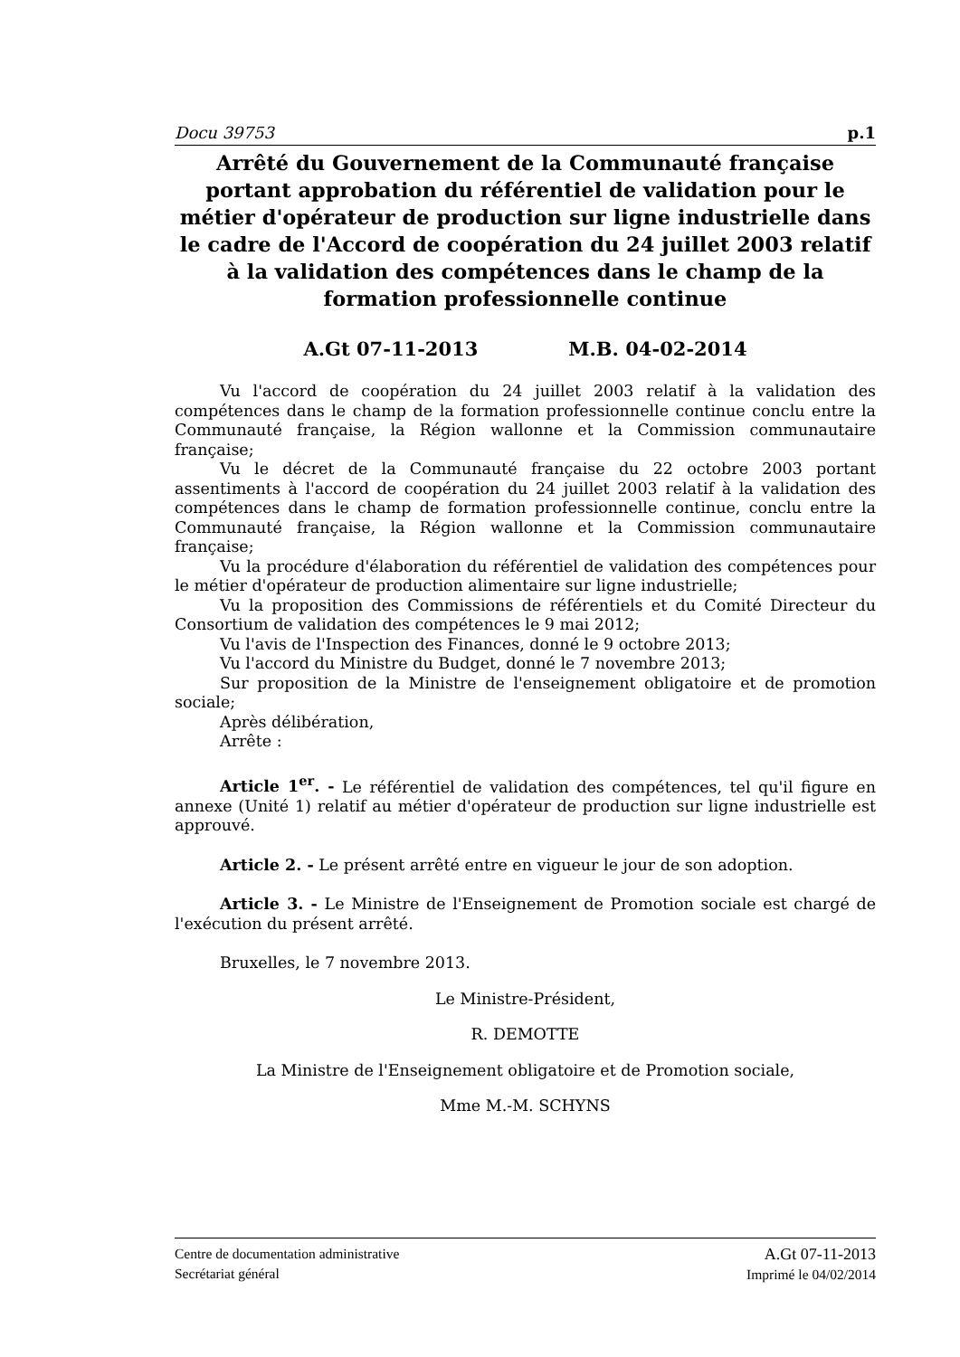Docu 39753 p.1
Arrêté du Gouvernement de la Communauté française portant approbation du référentiel de validation pour le métier d'opérateur de production sur ligne industrielle dans le cadre de l'Accord de coopération du 24 juillet 2003 relatif à la validation des compétences dans le champ de la formation professionnelle continue
A.Gt 07-11-2013 M.B. 04-02-2014
Vu l'accord de coopération du 24 juillet 2003 relatif à la validation des compétences dans le champ de la formation professionnelle continue conclu entre la Communauté française, la Région wallonne et la Commission communautaire française;
Vu le décret de la Communauté française du 22 octobre 2003 portant assentiments à l'accord de coopération du 24 juillet 2003 relatif à la validation des compétences dans le champ de formation professionnelle continue, conclu entre la Communauté française, la Région wallonne et la Commission communautaire française;
Vu la procédure d'élaboration du référentiel de validation des compétences pour le métier d'opérateur de production alimentaire sur ligne industrielle;
Vu la proposition des Commissions de référentiels et du Comité Directeur du Consortium de validation des compétences le 9 mai 2012;
Vu l'avis de l'Inspection des Finances, donné le 9 octobre 2013;
Vu l'accord du Ministre du Budget, donné le 7 novembre 2013;
Sur proposition de la Ministre de l'enseignement obligatoire et de promotion sociale;
Après délibération,
Arrête :
Article 1<sup>er</sup>. - Le référentiel de validation des compétences, tel qu'il figure en annexe (Unité 1) relatif au métier d'opérateur de production sur ligne industrielle est approuvé.
Article 2. - Le présent arrêté entre en vigueur le jour de son adoption.
Article 3. - Le Ministre de l'Enseignement de Promotion sociale est chargé de l'exécution du présent arrêté.
Bruxelles, le 7 novembre 2013.
Le Ministre-Président,
R. DEMOTTE
La Ministre de l'Enseignement obligatoire et de Promotion sociale,
Mme M.-M. SCHYNS
Centre de documentation administrative
Secrétariat général
A.Gt 07-11-2013
Imprimé le 04/02/2014